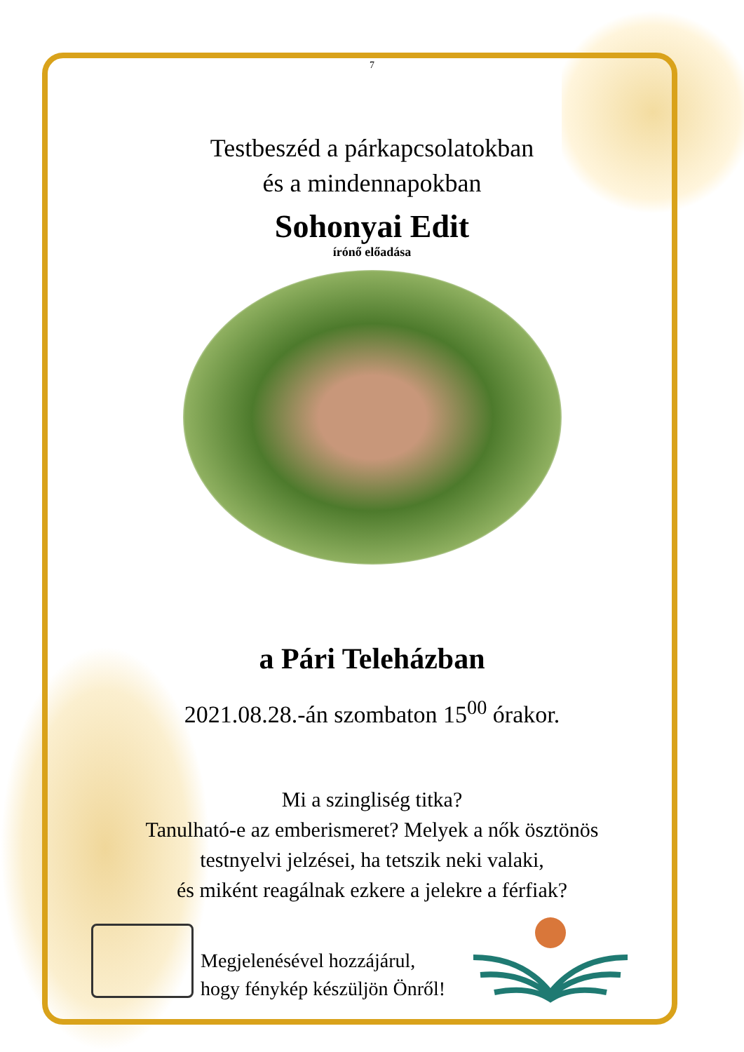7
Testbeszéd a párkapcsolatokban
és a mindennapokban
Sohonyai Edit
írónő előadása
a Pári Teleházban
2021.08.28.-án szombaton 15<sup>00</sup> órakor.
Mi a szingliség titka?
Tanulható-e az emberismeret? Melyek a nők ösztönös
testnyelvi jelzései, ha tetszik neki valaki,
és miként reagálnak ezkere a jelekre a férfiak?
Megjelenésével hozzájárul,
hogy fénykép készüljön Önről!